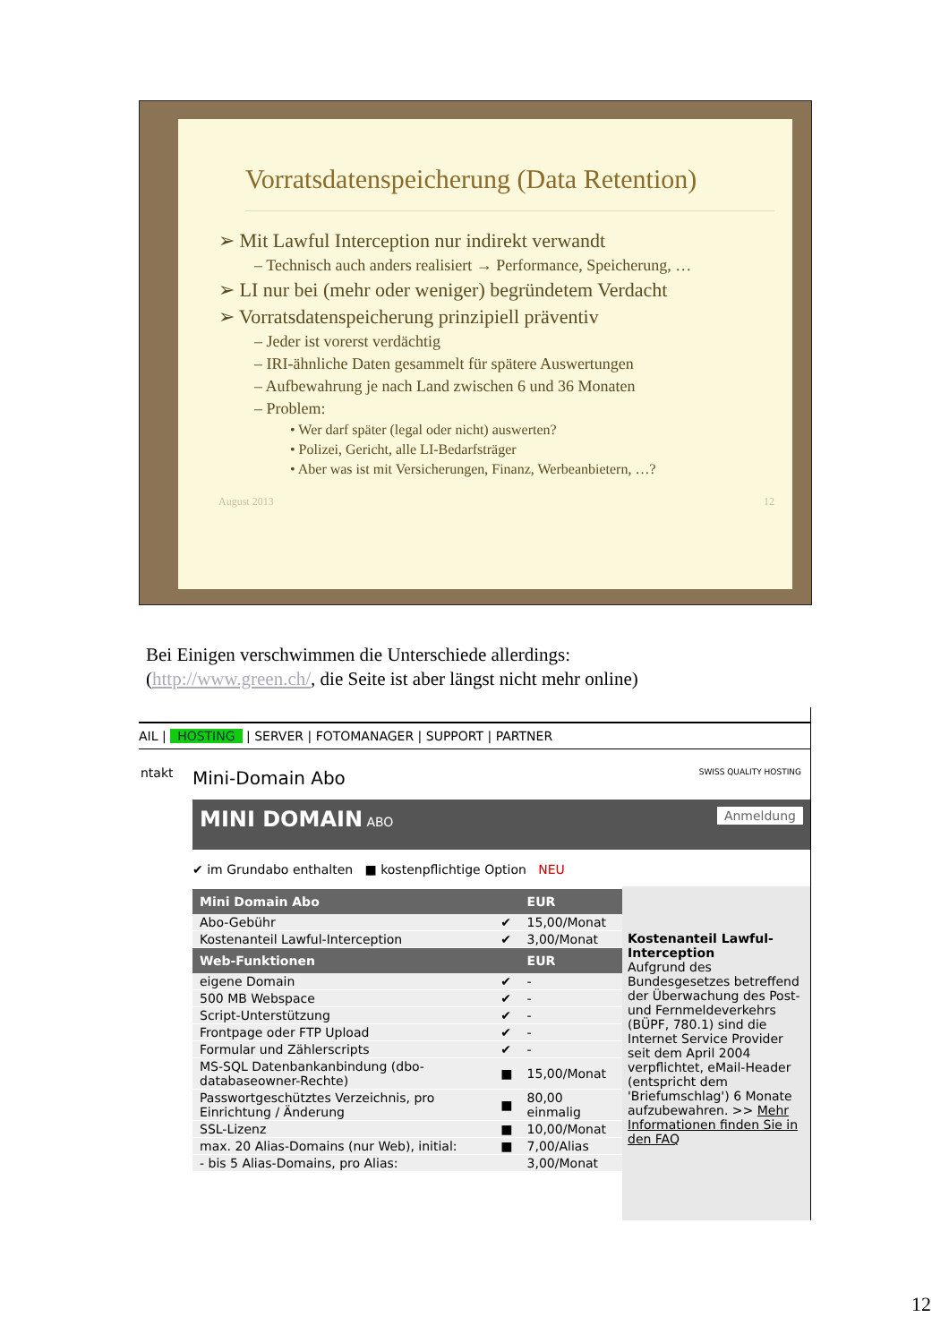Vorratsdatenspeicherung (Data Retention)
➢ Mit Lawful Interception nur indirekt verwandt
– Technisch auch anders realisiert → Performance, Speicherung, …
➢ LI nur bei (mehr oder weniger) begründetem Verdacht
➢ Vorratsdatenspeicherung prinzipiell präventiv
– Jeder ist vorerst verdächtig
– IRI-ähnliche Daten gesammelt für spätere Auswertungen
– Aufbewahrung je nach Land zwischen 6 und 36 Monaten
– Problem:
• Wer darf später (legal oder nicht) auswerten?
• Polizei, Gericht, alle LI-Bedarfsträger
• Aber was ist mit Versicherungen, Finanz, Werbeanbietern, …?
August 2013 12
Bei Einigen verschwimmen die Unterschiede allerdings:
(http://www.green.ch/, die Seite ist aber längst nicht mehr online)
AIL | HOSTING | SERVER | FOTOMANAGER | SUPPORT | PARTNER
ntakt
Mini-Domain Abo SWISS QUALITY HOSTING
MINI DOMAIN ABO Anmeldung
✔ im Grundabo enthalten ■ kostenpflichtige Option NEU
| Mini Domain Abo | | EUR |
| --- | --- | --- |
| Abo-Gebühr | ✔ | 15,00/Monat |
| Kostenanteil Lawful-Interception | ✔ | 3,00/Monat |
| Web-Funktionen | | EUR |
| eigene Domain | ✔ | - |
| 500 MB Webspace | ✔ | - |
| Script-Unterstützung | ✔ | - |
| Frontpage oder FTP Upload | ✔ | - |
| Formular und Zählerscripts | ✔ | - |
| MS-SQL Datenbankanbindung (dbo-databaseowner-Rechte) | ■ | 15,00/Monat |
| Passwortgeschütztes Verzeichnis, pro Einrichtung / Änderung | ■ | 80,00 einmalig |
| SSL-Lizenz | ■ | 10,00/Monat |
| max. 20 Alias-Domains (nur Web), initial: | ■ | 7,00/Alias |
| - bis 5 Alias-Domains, pro Alias: | | 3,00/Monat |
Kostenanteil Lawful-Interception
Aufgrund des Bundesgesetzes betreffend der Überwachung des Post- und Fernmeldeverkehrs (BÜPF, 780.1) sind die Internet Service Provider seit dem April 2004 verpflichtet, eMail-Header (entspricht dem 'Briefumschlag') 6 Monate aufzubewahren. >> Mehr Informationen finden Sie in den FAQ
12